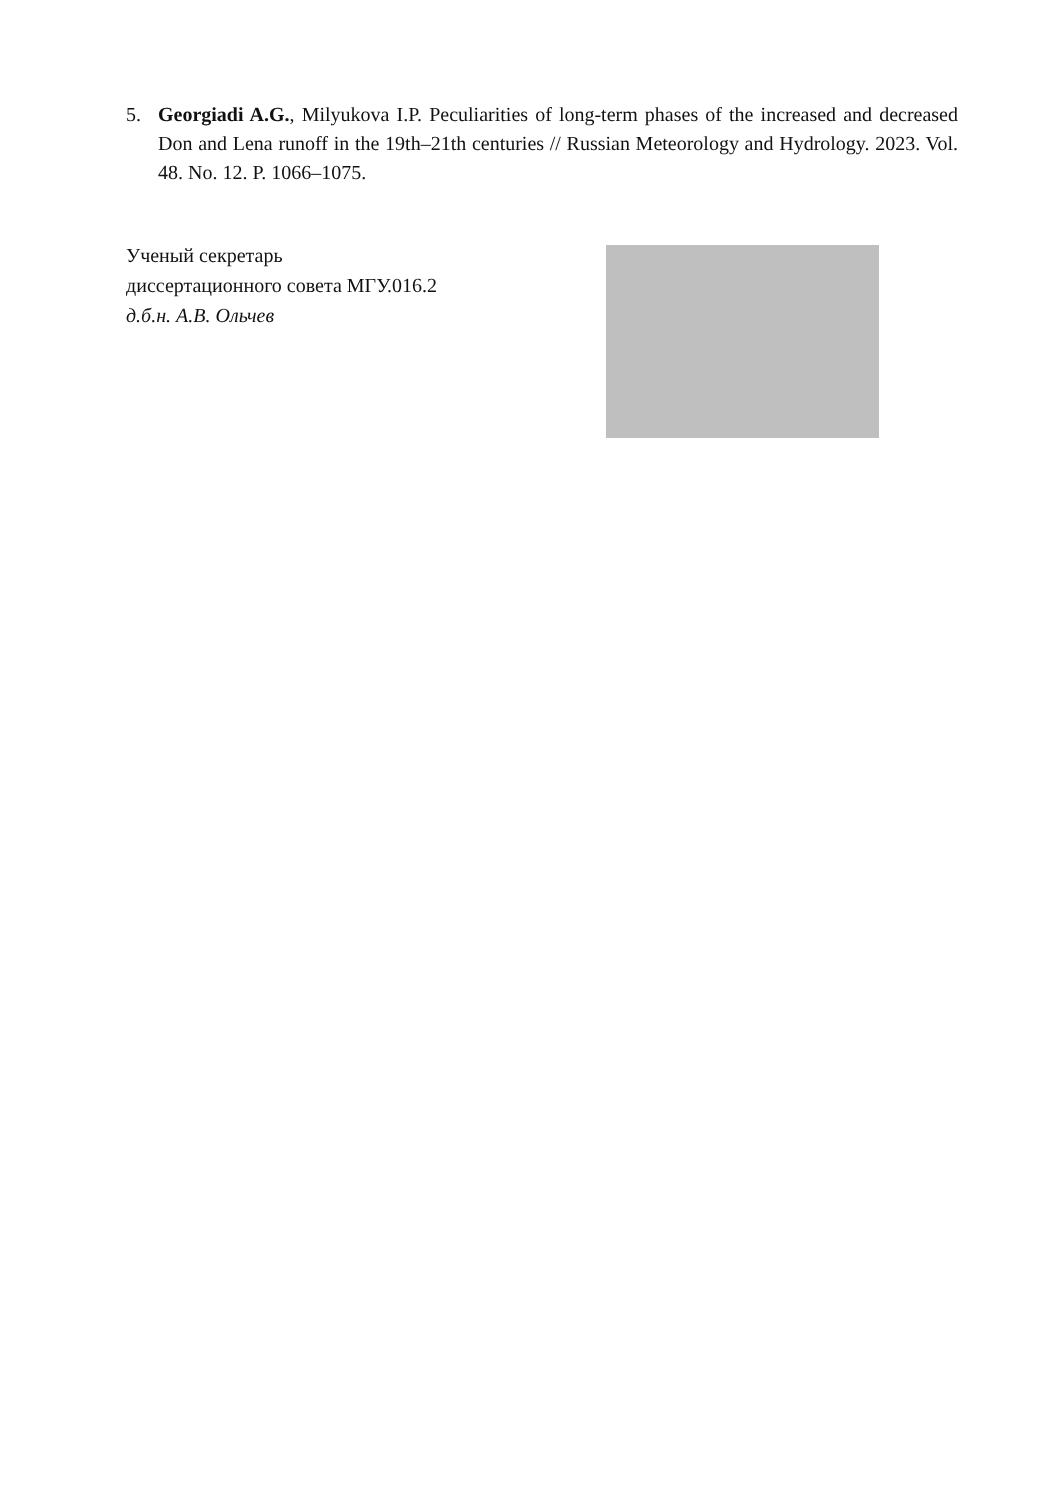5. Georgiadi A.G., Milyukova I.P. Peculiarities of long-term phases of the increased and decreased Don and Lena runoff in the 19th–21th centuries // Russian Meteorology and Hydrology. 2023. Vol. 48. No. 12. P. 1066–1075.
Ученый секретарь
диссертационного совета МГУ.016.2
д.б.н. А.В. Ольчев